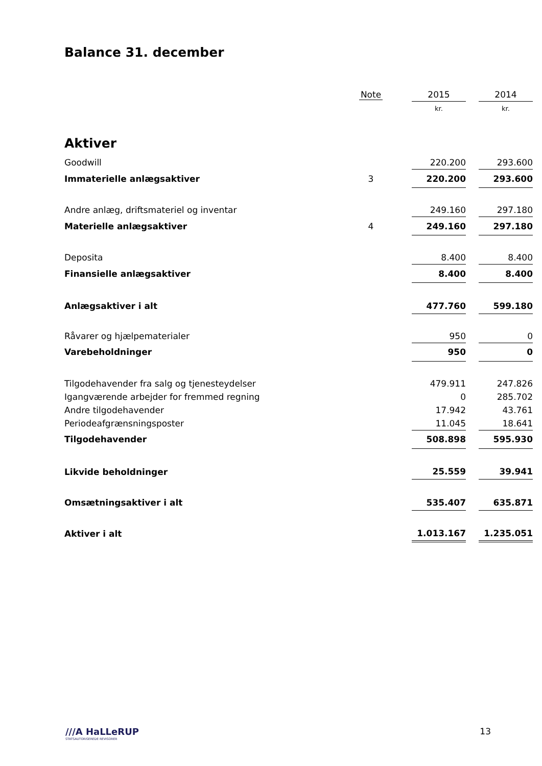Balance 31. december
| | Note | 2015 | | 2014 |
| | | kr. | | kr. |
| Aktiver | | | | |
| Goodwill | | 220.200 | | 293.600 |
| Immaterielle anlægsaktiver | 3 | 220.200 | | 293.600 |
| Andre anlæg, driftsmateriel og inventar | | 249.160 | | 297.180 |
| Materielle anlægsaktiver | 4 | 249.160 | | 297.180 |
| Deposita | | 8.400 | | 8.400 |
| Finansielle anlægsaktiver | | 8.400 | | 8.400 |
| Anlægsaktiver i alt | | 477.760 | | 599.180 |
| Råvarer og hjælpematerialer | | 950 | | 0 |
| Varebeholdninger | | 950 | | 0 |
| Tilgodehavender fra salg og tjenesteydelser | | 479.911 | | 247.826 |
| Igangværende arbejder for fremmed regning | | 0 | | 285.702 |
| Andre tilgodehavender | | 17.942 | | 43.761 |
| Periodeafgrænsningsposter | | 11.045 | | 18.641 |
| Tilgodehavender | | 508.898 | | 595.930 |
| Likvide beholdninger | | 25.559 | | 39.941 |
| Omsætningsaktiver i alt | | 535.407 | | 635.871 |
| Aktiver i alt | | 1.013.167 | | 1.235.051 |
///A HaLLeRUP
STATSAUTORISEREDE REVISORER
13